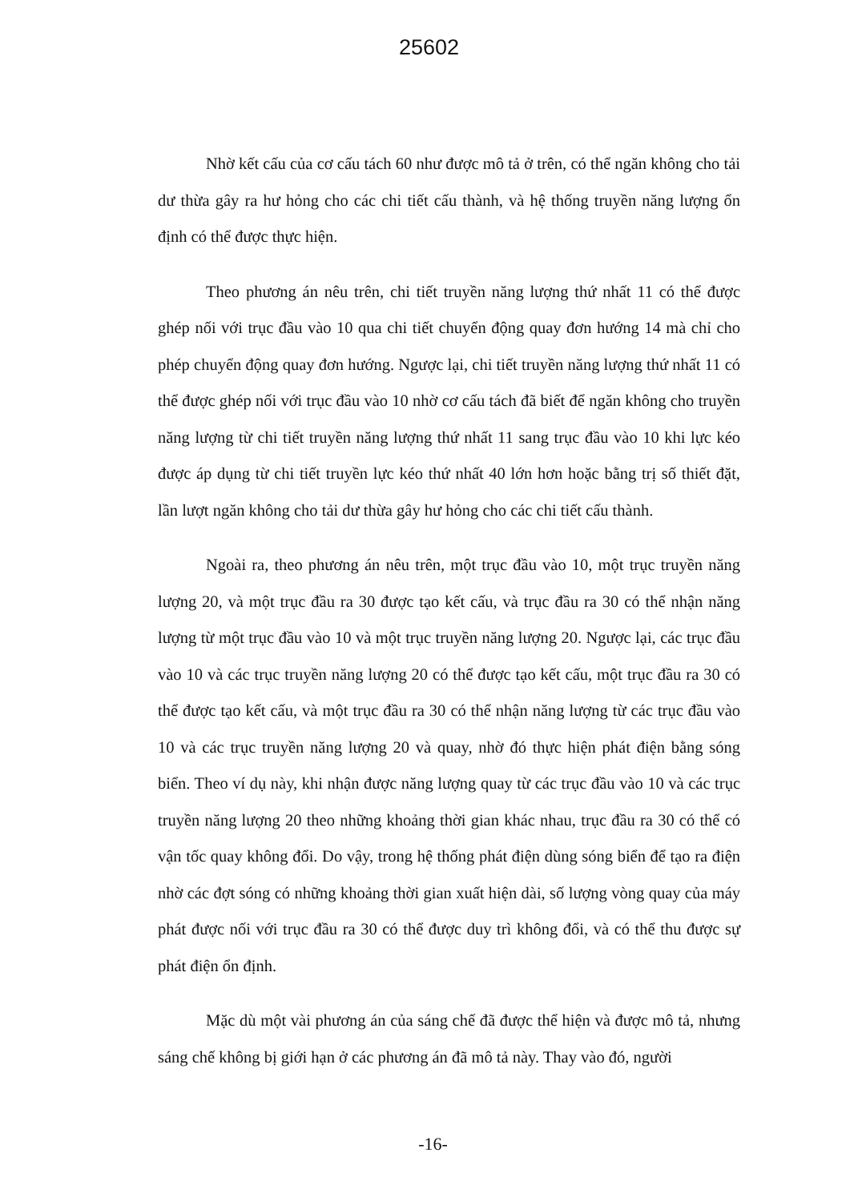25602
Nhờ kết cấu của cơ cấu tách 60 như được mô tả ở trên, có thể ngăn không cho tải dư thừa gây ra hư hỏng cho các chi tiết cấu thành, và hệ thống truyền năng lượng ổn định có thể được thực hiện.
Theo phương án nêu trên, chi tiết truyền năng lượng thứ nhất 11 có thể được ghép nối với trục đầu vào 10 qua chi tiết chuyển động quay đơn hướng 14 mà chỉ cho phép chuyển động quay đơn hướng. Ngược lại, chi tiết truyền năng lượng thứ nhất 11 có thể được ghép nối với trục đầu vào 10 nhờ cơ cấu tách đã biết để ngăn không cho truyền năng lượng từ chi tiết truyền năng lượng thứ nhất 11 sang trục đầu vào 10 khi lực kéo được áp dụng từ chi tiết truyền lực kéo thứ nhất 40 lớn hơn hoặc bằng trị số thiết đặt, lần lượt ngăn không cho tải dư thừa gây hư hỏng cho các chi tiết cấu thành.
Ngoài ra, theo phương án nêu trên, một trục đầu vào 10, một trục truyền năng lượng 20, và một trục đầu ra 30 được tạo kết cấu, và trục đầu ra 30 có thể nhận năng lượng từ một trục đầu vào 10 và một trục truyền năng lượng 20. Ngược lại, các trục đầu vào 10 và các trục truyền năng lượng 20 có thể được tạo kết cấu, một trục đầu ra 30 có thể được tạo kết cấu, và một trục đầu ra 30 có thể nhận năng lượng từ các trục đầu vào 10 và các trục truyền năng lượng 20 và quay, nhờ đó thực hiện phát điện bằng sóng biển. Theo ví dụ này, khi nhận được năng lượng quay từ các trục đầu vào 10 và các trục truyền năng lượng 20 theo những khoảng thời gian khác nhau, trục đầu ra 30 có thể có vận tốc quay không đổi. Do vậy, trong hệ thống phát điện dùng sóng biển để tạo ra điện nhờ các đợt sóng có những khoảng thời gian xuất hiện dài, số lượng vòng quay của máy phát được nối với trục đầu ra 30 có thể được duy trì không đổi, và có thể thu được sự phát điện ổn định.
Mặc dù một vài phương án của sáng chế đã được thể hiện và được mô tả, nhưng sáng chế không bị giới hạn ở các phương án đã mô tả này. Thay vào đó, người
-16-